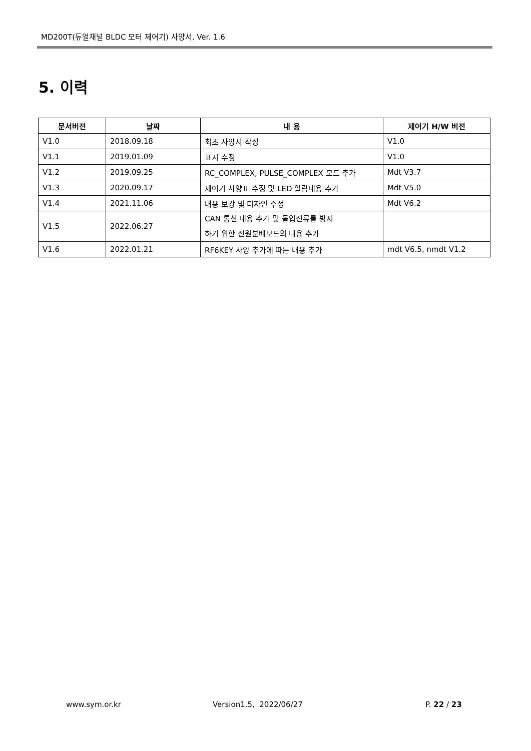MD200T(듀얼채널 BLDC 모터 제어기) 사양서, Ver. 1.6
5. 이력
| 문서버전 | 날짜 | 내 용 | 제어기 H/W 버전 |
| --- | --- | --- | --- |
| V1.0 | 2018.09.18 | 최초 사양서 작성 | V1.0 |
| V1.1 | 2019.01.09 | 표시 수정 | V1.0 |
| V1.2 | 2019.09.25 | RC_COMPLEX, PULSE_COMPLEX 모드 추가 | Mdt V3.7 |
| V1.3 | 2020.09.17 | 제어기 사양표 수정 및 LED 알람내용 추가 | Mdt V5.0 |
| V1.4 | 2021.11.06 | 내용 보강 및 디자인 수정 | Mdt V6.2 |
| V1.5 | 2022.06.27 | CAN 통신 내용 추가 및 돌입전류를 방지 하기 위한 전원분배보드의 내용 추가 | |
| V1.6 | 2022.01.21 | RF6KEY 사양 추가에 따는 내용 추가 | mdt V6.5, nmdt V1.2 |
www.sym.or.kr Version1.5, 2022/06/27 P. 22 / 23